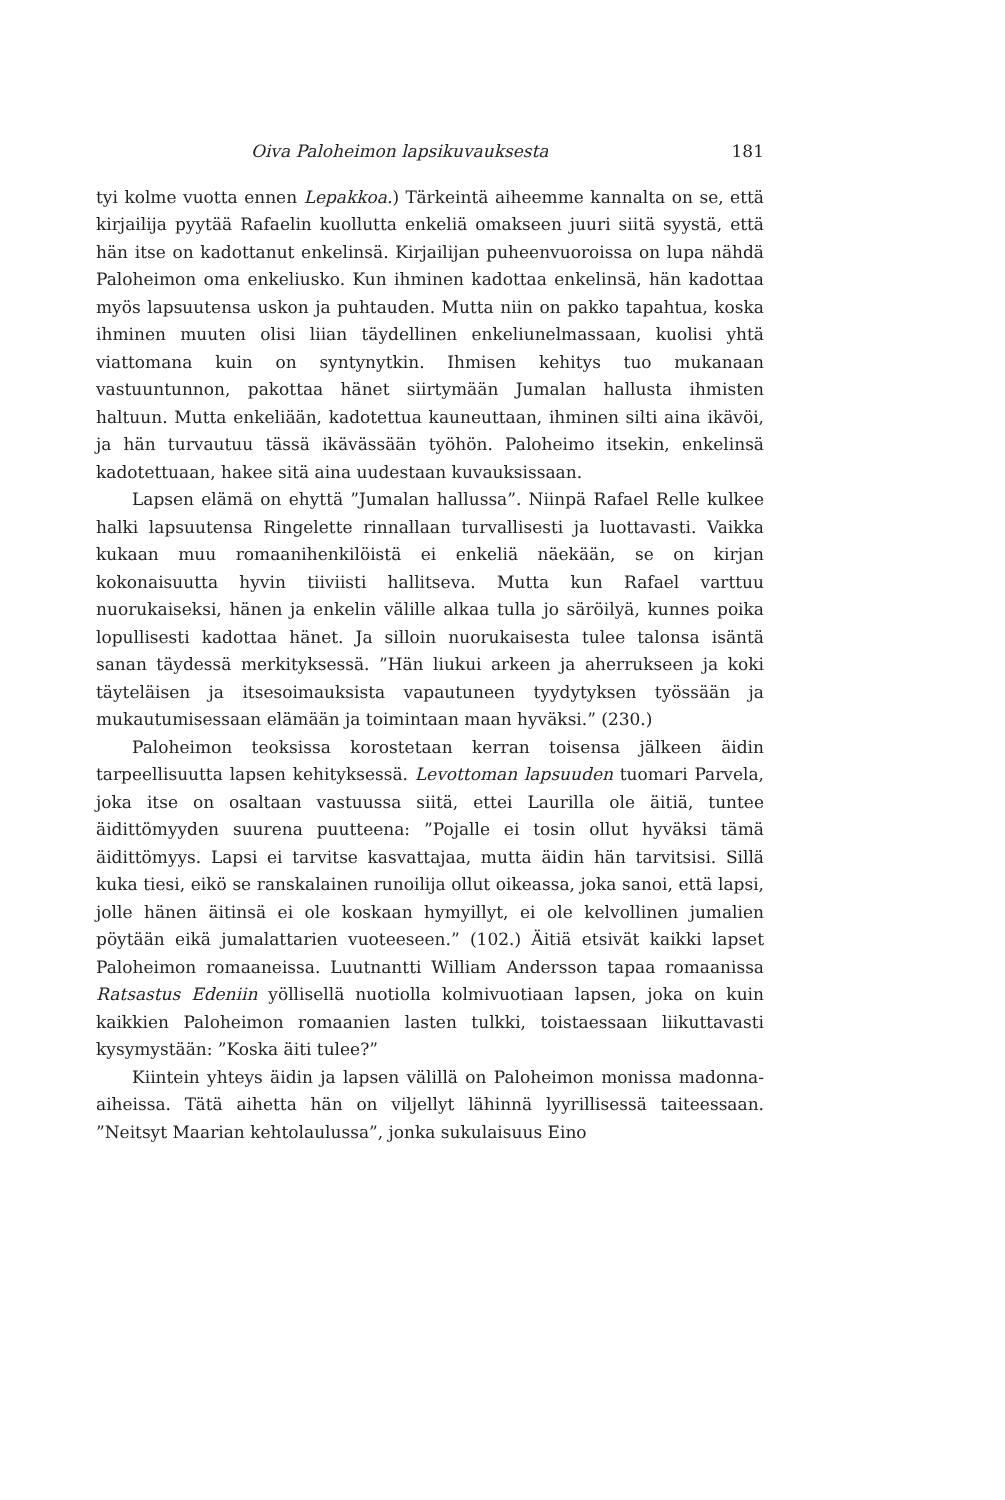Oiva Paloheimon lapsikuvauksesta 181
tyi kolme vuotta ennen Lepakkoa.) Tärkeintä aiheemme kannalta on se, että kirjailija pyytää Rafaelin kuollutta enkeliä omakseen juuri siitä syystä, että hän itse on kadottanut enkelinsä. Kirjailijan puheenvuoroissa on lupa nähdä Paloheimon oma enkeliusko. Kun ihminen kadottaa enkelinsä, hän kadottaa myös lapsuutensa uskon ja puhtauden. Mutta niin on pakko tapahtua, koska ihminen muuten olisi liian täydellinen enkeliunelmassaan, kuolisi yhtä viattomana kuin on syntynytkin. Ihmisen kehitys tuo mukanaan vastuuntunnon, pakottaa hänet siirtymään Jumalan hallusta ihmisten haltuun. Mutta enkeliään, kadotettua kauneuttaan, ihminen silti aina ikävöi, ja hän turvautuu tässä ikävässään työhön. Paloheimo itsekin, enkelinsä kadotettuaan, hakee sitä aina uudestaan kuvauksissaan.
Lapsen elämä on ehyttä ”Jumalan hallussa”. Niinpä Rafael Relle kulkee halki lapsuutensa Ringelette rinnallaan turvallisesti ja luottavasti. Vaikka kukaan muu romaanihenkilöistä ei enkeliä näekään, se on kirjan kokonaisuutta hyvin tiiviisti hallitseva. Mutta kun Rafael varttuu nuorukaiseksi, hänen ja enkelin välille alkaa tulla jo säröilyä, kunnes poika lopullisesti kadottaa hänet. Ja silloin nuorukaisesta tulee talonsa isäntä sanan täydessä merkityksessä. ”Hän liukui arkeen ja aherrukseen ja koki täyteläisen ja itsesoimauksista vapautuneen tyydytyksen työssään ja mukautumisessaan elämään ja toimintaan maan hyväksi.” (230.)
Paloheimon teoksissa korostetaan kerran toisensa jälkeen äidin tarpeellisuutta lapsen kehityksessä. Levottoman lapsuuden tuomari Parvela, joka itse on osaltaan vastuussa siitä, ettei Laurilla ole äitiä, tuntee äidittömyyden suurena puutteena: ”Pojalle ei tosin ollut hyväksi tämä äidittömyys. Lapsi ei tarvitse kasvattajaa, mutta äidin hän tarvitsisi. Sillä kuka tiesi, eikö se ranskalainen runoilija ollut oikeassa, joka sanoi, että lapsi, jolle hänen äitinsä ei ole koskaan hymyillyt, ei ole kelvollinen jumalien pöytään eikä jumalattarien vuoteeseen.” (102.) Äitiä etsivät kaikki lapset Paloheimon romaaneissa. Luutnantti William Andersson tapaa romaanissa Ratsastus Edeniin yöllisellä nuotiolla kolmivuotiaan lapsen, joka on kuin kaikkien Paloheimon romaanien lasten tulkki, toistaessaan liikuttavasti kysymystään: ”Koska äiti tulee?”
Kiintein yhteys äidin ja lapsen välillä on Paloheimon monissa madonna-aiheissa. Tätä aihetta hän on viljellyt lähinnä lyyrillisessä taiteessaan. ”Neitsyt Maarian kehtolaulussa”, jonka sukulaisuus Eino